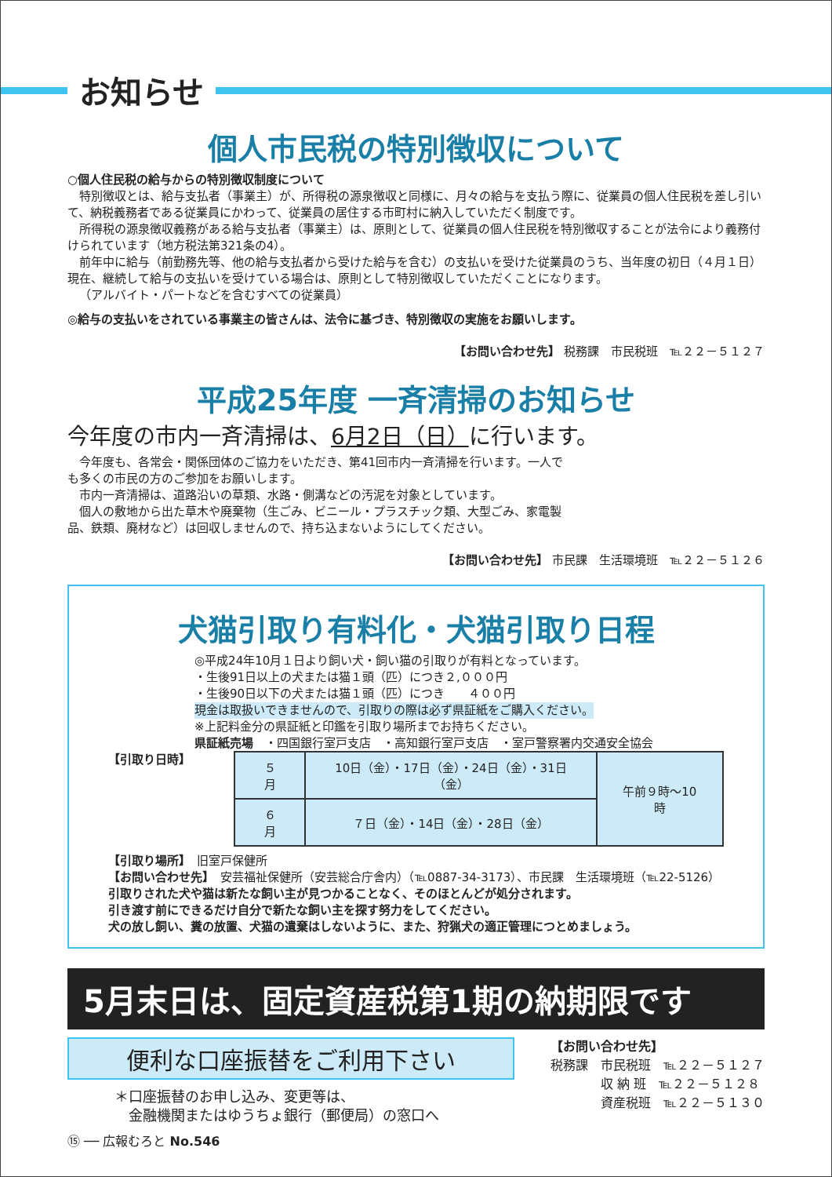お知らせ
個人市民税の特別徴収について
○個人住民税の給与からの特別徴収制度について
特別徴収とは、給与支払者（事業主）が、所得税の源泉徴収と同様に、月々の給与を支払う際に、従業員の個人住民税を差し引いて、納税義務者である従業員にかわって、従業員の居住する市町村に納入していただく制度です。
所得税の源泉徴収義務がある給与支払者（事業主）は、原則として、従業員の個人住民税を特別徴収することが法令により義務付けられています（地方税法第321条の4）。
前年中に給与（前勤務先等、他の給与支払者から受けた給与を含む）の支払いを受けた従業員のうち、当年度の初日（４月１日）現在、継続して給与の支払いを受けている場合は、原則として特別徴収していただくことになります。
（アルバイト・パートなどを含むすべての従業員）
◎給与の支払いをされている事業主の皆さんは、法令に基づき、特別徴収の実施をお願いします。
【お問い合わせ先】 税務課　市民税班　℡２２－５１２７
平成25年度 一斉清掃のお知らせ
今年度の市内一斉清掃は、6月2日（日）に行います。
今年度も、各常会・関係団体のご協力をいただき、第41回市内一斉清掃を行います。一人でも多くの市民の方のご参加をお願いします。
市内一斉清掃は、道路沿いの草類、水路・側溝などの汚泥を対象としています。
個人の敷地から出た草木や廃棄物（生ごみ、ビニール・プラスチック類、大型ごみ、家電製品、鉄類、廃材など）は回収しませんので、持ち込まないようにしてください。
【お問い合わせ先】 市民課　生活環境班　℡２２－５１２６
犬猫引取り有料化・犬猫引取り日程
◎平成24年10月１日より飼い犬・飼い猫の引取りが有料となっています。
・生後91日以上の犬または猫１頭（匹）につき２,０００円
・生後90日以下の犬または猫１頭（匹）につき　　４００円
現金は取扱いできませんので、引取りの際は必ず県証紙をご購入ください。
※上記料金分の県証紙と印鑑を引取り場所までお持ちください。
県証紙売場　・四国銀行室戸支店　・高知銀行室戸支店　・室戸警察署内交通安全協会
【引取り日時】
| ５月 | 10日（金）・17日（金）・24日（金）・31日（金） | 午前９時～10時 |
| ６月 | ７日（金）・14日（金）・28日（金） | |
【引取り場所】　旧室戸保健所
【お問い合わせ先】　安芸福祉保健所（安芸総合庁舎内）（℡0887-34-3173）、市民課　生活環境班（℡22-5126）
引取りされた犬や猫は新たな飼い主が見つかることなく、そのほとんどが処分されます。
引き渡す前にできるだけ自分で新たな飼い主を探す努力をしてください。
犬の放し飼い、糞の放置、犬猫の遺棄はしないように、また、狩猟犬の適正管理につとめましょう。
5月末日は、固定資産税第1期の納期限です
便利な口座振替をご利用下さい
＊口座振替のお申し込み、変更等は、
　金融機関またはゆうちょ銀行（郵便局）の窓口へ
⑮ ── 広報むろと No.546
【お問い合わせ先】
税務課　市民税班　℡２２－５１２７
　　　　収 納 班　℡２２－５１２８
　　　　資産税班　℡２２－５１３０